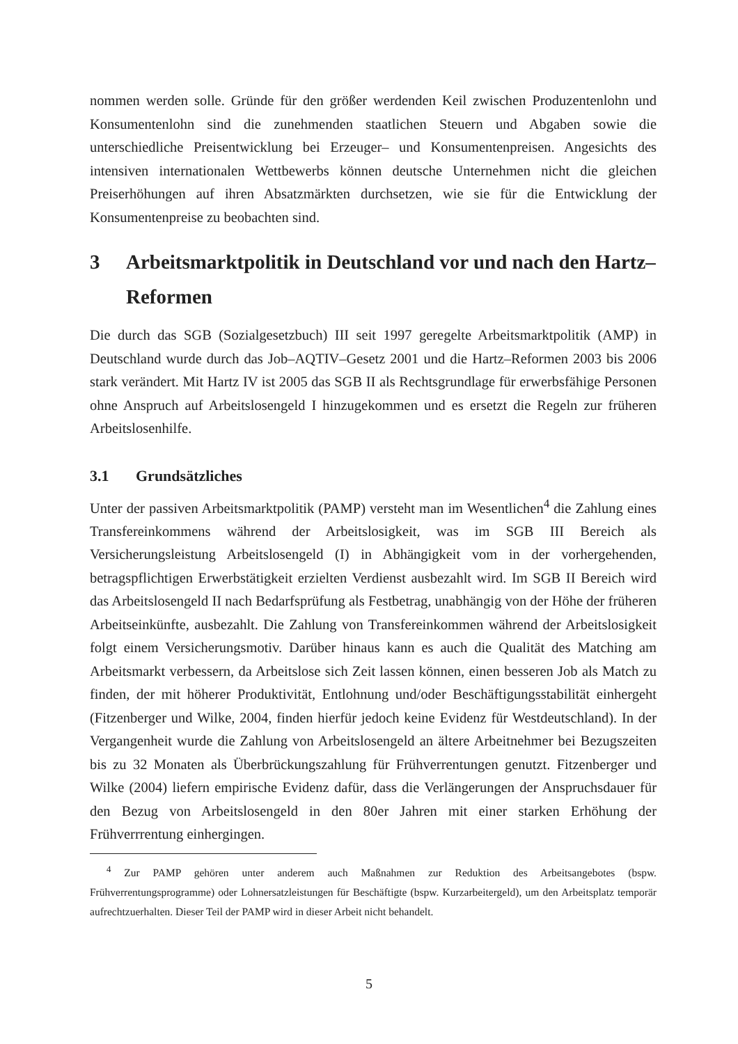nommen werden solle. Gründe für den größer werdenden Keil zwischen Produzentenlohn und Konsumentenlohn sind die zunehmenden staatlichen Steuern und Abgaben sowie die unterschiedliche Preisentwicklung bei Erzeuger– und Konsumentenpreisen. Angesichts des intensiven internationalen Wettbewerbs können deutsche Unternehmen nicht die gleichen Preiserhöhungen auf ihren Absatzmärkten durchsetzen, wie sie für die Entwicklung der Konsumentenpreise zu beobachten sind.
3 Arbeitsmarktpolitik in Deutschland vor und nach den Hartz–Reformen
Die durch das SGB (Sozialgesetzbuch) III seit 1997 geregelte Arbeitsmarktpolitik (AMP) in Deutschland wurde durch das Job–AQTIV–Gesetz 2001 und die Hartz–Reformen 2003 bis 2006 stark verändert. Mit Hartz IV ist 2005 das SGB II als Rechtsgrundlage für erwerbsfähige Personen ohne Anspruch auf Arbeitslosengeld I hinzugekommen und es ersetzt die Regeln zur früheren Arbeitslosenhilfe.
3.1 Grundsätzliches
Unter der passiven Arbeitsmarktpolitik (PAMP) versteht man im Wesentlichen<sup>4</sup> die Zahlung eines Transfereinkommens während der Arbeitslosigkeit, was im SGB III Bereich als Versicherungsleistung Arbeitslosengeld (I) in Abhängigkeit vom in der vorhergehenden, betragspflichtigen Erwerbstätigkeit erzielten Verdienst ausbezahlt wird. Im SGB II Bereich wird das Arbeitslosengeld II nach Bedarfsprüfung als Festbetrag, unabhängig von der Höhe der früheren Arbeitseinkünfte, ausbezahlt. Die Zahlung von Transfereinkommen während der Arbeitslosigkeit folgt einem Versicherungsmotiv. Darüber hinaus kann es auch die Qualität des Matching am Arbeitsmarkt verbessern, da Arbeitslose sich Zeit lassen können, einen besseren Job als Match zu finden, der mit höherer Produktivität, Entlohnung und/oder Beschäftigungsstabilität einhergeht (Fitzenberger und Wilke, 2004, finden hierfür jedoch keine Evidenz für Westdeutschland). In der Vergangenheit wurde die Zahlung von Arbeitslosengeld an ältere Arbeitnehmer bei Bezugszeiten bis zu 32 Monaten als Überbrückungszahlung für Frühverrentungen genutzt. Fitzenberger und Wilke (2004) liefern empirische Evidenz dafür, dass die Verlängerungen der Anspruchsdauer für den Bezug von Arbeitslosengeld in den 80er Jahren mit einer starken Erhöhung der Frühverrrentung einhergingen.
<sup>4</sup> Zur PAMP gehören unter anderem auch Maßnahmen zur Reduktion des Arbeitsangebotes (bspw. Frühverrentungsprogramme) oder Lohnersatzleistungen für Beschäftigte (bspw. Kurzarbeitergeld), um den Arbeitsplatz temporär aufrechtzuerhalten. Dieser Teil der PAMP wird in dieser Arbeit nicht behandelt.
5